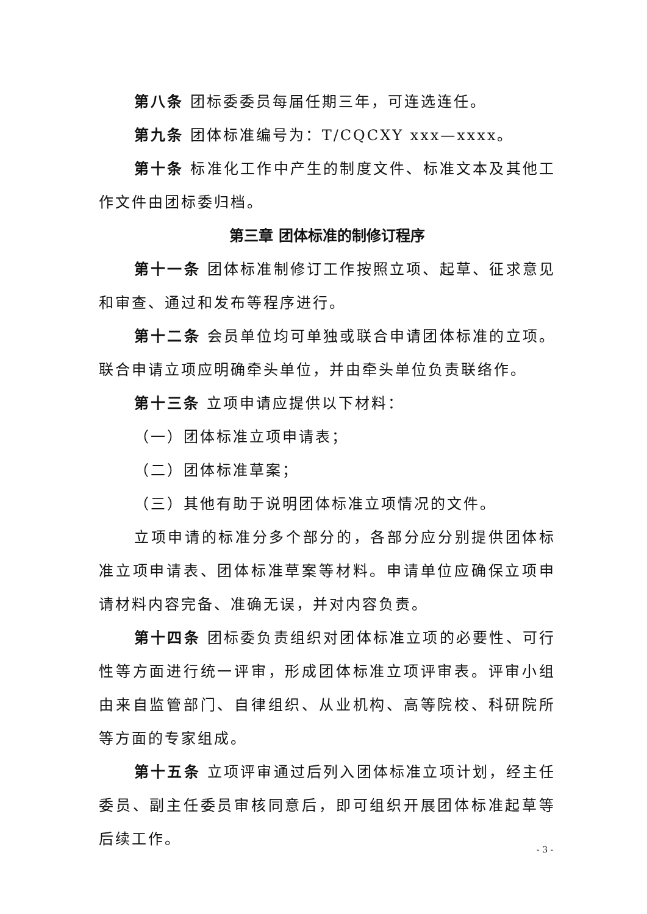第八条 团标委委员每届任期三年，可连选连任。
第九条 团体标准编号为：T/CQCXY xxx—xxxx。
第十条 标准化工作中产生的制度文件、标准文本及其他工作文件由团标委归档。
第三章 团体标准的制修订程序
第十一条 团体标准制修订工作按照立项、起草、征求意见和审查、通过和发布等程序进行。
第十二条 会员单位均可单独或联合申请团体标准的立项。联合申请立项应明确牵头单位，并由牵头单位负责联络作。
第十三条 立项申请应提供以下材料：
（一）团体标准立项申请表；
（二）团体标准草案；
（三）其他有助于说明团体标准立项情况的文件。
立项申请的标准分多个部分的，各部分应分别提供团体标准立项申请表、团体标准草案等材料。申请单位应确保立项申请材料内容完备、准确无误，并对内容负责。
第十四条 团标委负责组织对团体标准立项的必要性、可行性等方面进行统一评审，形成团体标准立项评审表。评审小组由来自监管部门、自律组织、从业机构、高等院校、科研院所等方面的专家组成。
第十五条 立项评审通过后列入团体标准立项计划，经主任委员、副主任委员审核同意后，即可组织开展团体标准起草等后续工作。
- 3 -